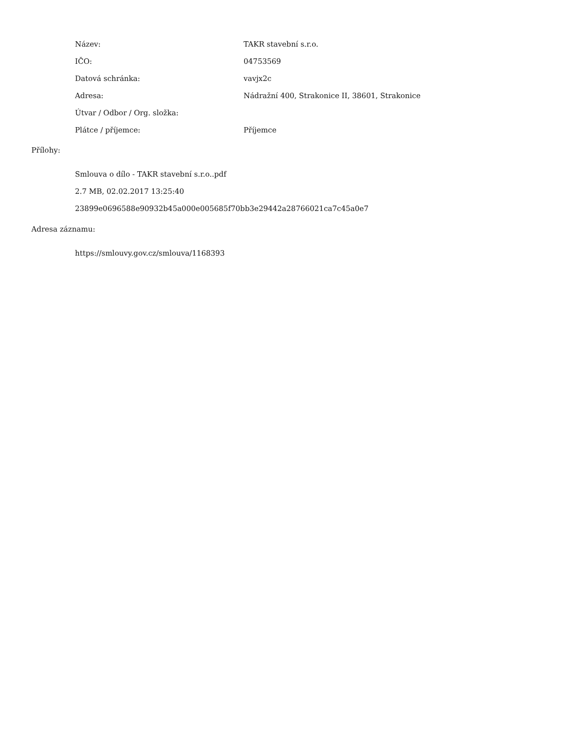| Název: | TAKR stavební s.r.o. |
| IČO: | 04753569 |
| Datová schránka: | vavjx2c |
| Adresa: | Nádražní 400, Strakonice II, 38601, Strakonice |
| Útvar / Odbor / Org. složka: | |
| Plátce / příjemce: | Příjemce |
Přílohy:
Smlouva o dílo - TAKR stavební s.r.o..pdf
2.7 MB, 02.02.2017 13:25:40
23899e0696588e90932b45a000e005685f70bb3e29442a28766021ca7c45a0e7
Adresa záznamu:
https://smlouvy.gov.cz/smlouva/1168393